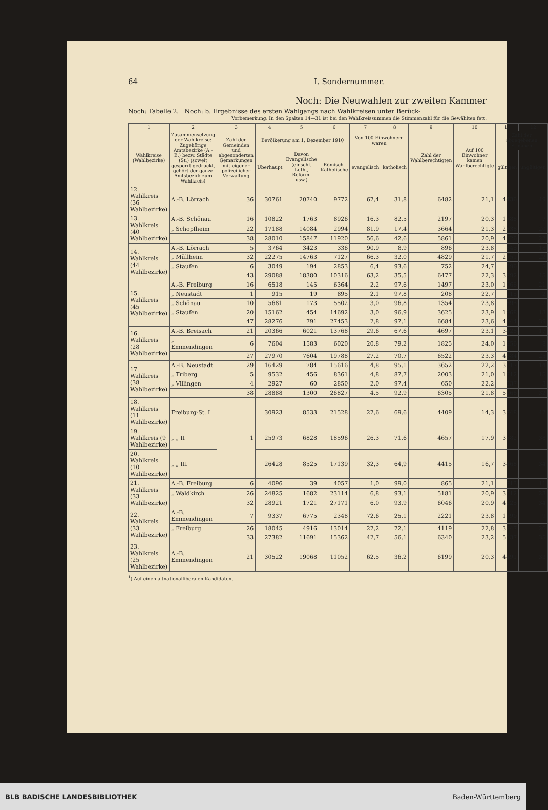64 I. Sondernummer.
Noch: Die Neuwahlen zur zweiten Kammer
Noch: Tabelle 2. Noch: b. Ergebnisse des ersten Wahlgangs nach Wahlkreisen unter Berück-
Vorbemerkung: In den Spalten 14—31 ist bei den Wahlkreissummen die Stimmenzahl für die Gewählten fett.
| 1 | 2 | 3 | 4 | 5 | 6 | 7 | 8 | 9 | 10 | 11 | 12 |
| --- | --- | --- | --- | --- | --- | --- | --- | --- | --- | --- | --- |
| Wahlkreise (Wahlbezirke) | Zusammensetzung der Wahlkreise: Zugehörige Amtsbezirke (A.-B.) bezw. Städte (St.) (soweit gesperrt gedruckt, gehört der ganze Amtsbezirk zum Wahlkreis) | Zahl der Gemeinden und abgesonderten Gemarkungen mit eigener polizeilicher Verwaltung | Bevölkerung am 1. Dezember 1910 | | | Von 100 Einwohnern waren | | Zahl der Wahlberechtigten | Auf 100 Einwohner kamen Wahlberechtigte | Zahl der abgegebenen Stimmen | |
| | | | Überhaupt | Davon Evangelische (einschl. Luth., Reform. usw.) | Römisch-Katholische | evangelisch | katholisch | | | gültigen | ungültigen |
| 12. Wahlkreis (36 Wahlbezirke) | A.-B. Lörrach | 36 | 30761 | 20740 | 9772 | 67,4 | 31,8 | 6482 | 21,1 | 4436 | 49 |
| 13. Wahlkreis (40 Wahlbezirke) | A.-B. Schönau | 16 | 10822 | 1763 | 8926 | 16,3 | 82,5 | 2197 | 20,3 | 1788 | 7 |
| | „ Schopfheim | 22 | 17188 | 14084 | 2994 | 81,9 | 17,4 | 3664 | 21,3 | 2838 | 20 |
| | | 38 | 28010 | 15847 | 11920 | 56,6 | 42,6 | 5861 | 20,9 | 4626 | 27 |
| 14. Wahlkreis (44 Wahlbezirke) | A.-B. Lörrach | 5 | 3764 | 3423 | 336 | 90,9 | 8,9 | 896 | 23,8 | 645 | 18 |
| | „ Müllheim | 32 | 22275 | 14763 | 7127 | 66,3 | 32,0 | 4829 | 21,7 | 2751 | 22 |
| | „ Staufen | 6 | 3049 | 194 | 2853 | 6,4 | 93,6 | 752 | 24,7 | 396 | 5 |
| | | 43 | 29088 | 18380 | 10316 | 63,2 | 35,5 | 6477 | 22,3 | 3792 | 45 |
| 15. Wahlkreis (45 Wahlbezirke) | A.-B. Freiburg | 16 | 6518 | 145 | 6364 | 2,2 | 97,6 | 1497 | 23,0 | 1066 | 21 |
| | „ Neustadt | 1 | 915 | 19 | 895 | 2,1 | 97,8 | 208 | 22,7 | 115 | 2 |
| | „ Schönau | 10 | 5681 | 173 | 5502 | 3,0 | 96,8 | 1354 | 23,8 | 895 | 3 |
| | „ Staufen | 20 | 15162 | 454 | 14692 | 3,0 | 96,9 | 3625 | 23,9 | 1968 | 13 |
| | | 47 | 28276 | 791 | 27453 | 2,8 | 97,1 | 6684 | 23,6 | 4044 | 39 |
| 16. Wahlkreis (28 Wahlbezirke) | A.-B. Breisach | 21 | 20366 | 6021 | 13768 | 29,6 | 67,6 | 4697 | 23,1 | 3428 | 17 |
| | „ Emmendingen | 6 | 7604 | 1583 | 6020 | 20,8 | 79,2 | 1825 | 24,0 | 1256 | 8 |
| | | 27 | 27970 | 7604 | 19788 | 27,2 | 70,7 | 6522 | 23,3 | 4684 | 25 |
| 17. Wahlkreis (38 Wahlbezirke) | A.-B. Neustadt | 29 | 16429 | 784 | 15616 | 4,8 | 95,1 | 3652 | 22,2 | 3017 | 14 |
| | „ Triberg | 5 | 9532 | 456 | 8361 | 4,8 | 87,7 | 2003 | 21,0 | 1712 | 15 |
| | „ Villingen | 4 | 2927 | 60 | 2850 | 2,0 | 97,4 | 650 | 22,2 | 537 | 3 |
| | | 38 | 28888 | 1300 | 26827 | 4,5 | 92,9 | 6305 | 21,8 | 5266 | 32 |
| 18. Wahlkreis (11 Wahlbezirke) | Freiburg-St. I | 1 | 30923 | 8533 | 21528 | 27,6 | 69,6 | 4409 | 14,3 | 3748 | 42 |
| 19. Wahlkreis (9 Wahlbezirke) | „ „ II | | 25973 | 6828 | 18596 | 26,3 | 71,6 | 4657 | 17,9 | 3782 | 38 |
| 20. Wahlkreis (10 Wahlbezirke) | „ „ III | | 26428 | 8525 | 17139 | 32,3 | 64,9 | 4415 | 16,7 | 3468 | 34 |
| 21. Wahlkreis (33 Wahlbezirke) | A.-B. Freiburg | 6 | 4096 | 39 | 4057 | 1,0 | 99,0 | 865 | 21,1 | 713 | 11 |
| | „ Waldkirch | 26 | 24825 | 1682 | 23114 | 6,8 | 93,1 | 5181 | 20,9 | 3512 | 23 |
| | | 32 | 28921 | 1721 | 27171 | 6,0 | 93,9 | 6046 | 20,9 | 4225 | 34 |
| 22. Wahlkreis (33 Wahlbezirke) | A.-B. Emmendingen | 7 | 9337 | 6775 | 2348 | 72,6 | 25,1 | 2221 | 23,8 | 1790 | 9 |
| | „ Freiburg | 26 | 18045 | 4916 | 13014 | 27,2 | 72,1 | 4119 | 22,8 | 3247 | 26 |
| | | 33 | 27382 | 11691 | 15362 | 42,7 | 56,1 | 6340 | 23,2 | 5037 | 35 |
| 23. Wahlkreis (25 Wahlbezirke) | A.-B. Emmendingen | 21 | 30522 | 19068 | 11052 | 62,5 | 36,2 | 6199 | 20,3 | 4491 | 33 |
<sup>1</sup>) Auf einen altnationalliberalen Kandidaten.
BLB BADISCHE LANDESBIBLIOTHEK Baden-Württemberg